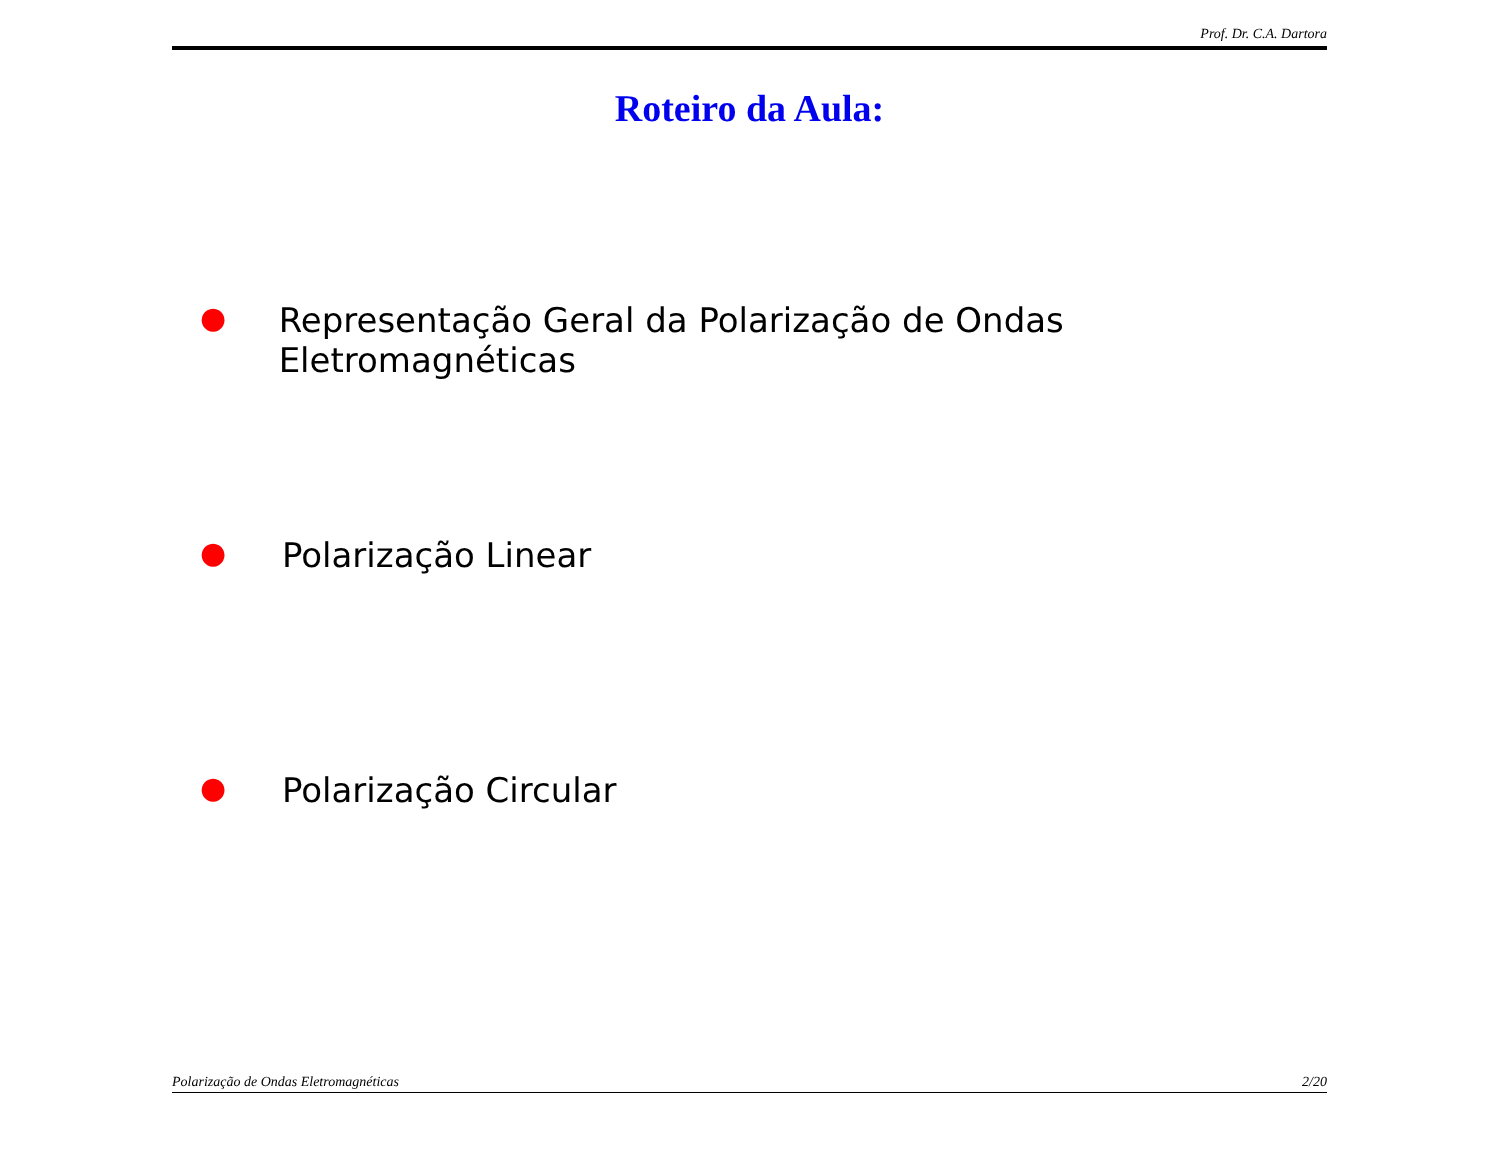Prof. Dr. C.A. Dartora
Roteiro da Aula:
● Representação Geral da Polarização de Ondas Eletromagnéticas
● Polarização Linear
● Polarização Circular
Polarização de Ondas Eletromagnéticas 2/20